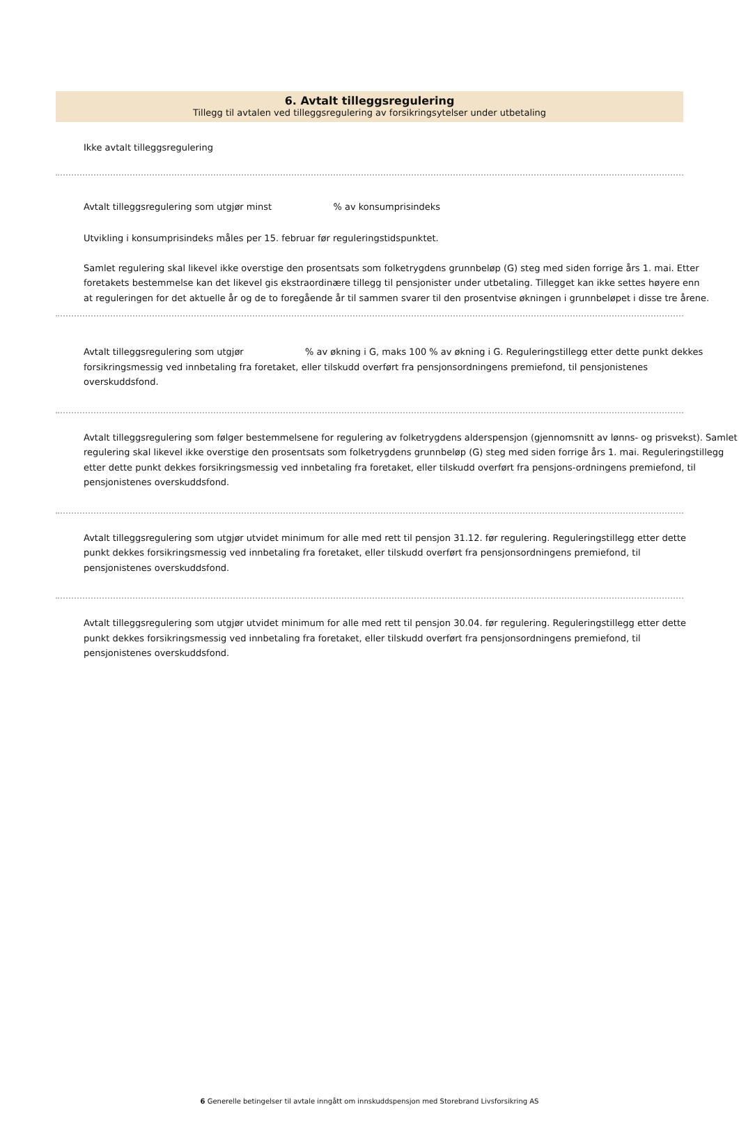6. Avtalt tilleggsregulering
Tillegg til avtalen ved tilleggsregulering av forsikringsytelser under utbetaling
Ikke avtalt tilleggsregulering
Avtalt tilleggsregulering som utgjør minst % av konsumprisindeks
Utvikling i konsumprisindeks måles per 15. februar før reguleringstidspunktet.
Samlet regulering skal likevel ikke overstige den prosentsats som folketrygdens grunnbeløp (G) steg med siden forrige års 1. mai. Etter foretakets bestemmelse kan det likevel gis ekstraordinære tillegg til pensjonister under utbetaling. Tillegget kan ikke settes høyere enn at reguleringen for det aktuelle år og de to foregående år til sammen svarer til den prosentvise økningen i grunnbeløpet i disse tre årene.
Avtalt tilleggsregulering som utgjør % av økning i G, maks 100 % av økning i G. Reguleringstillegg etter dette punkt dekkes forsikringsmessig ved innbetaling fra foretaket, eller tilskudd overført fra pensjonsordningens premiefond, til pensjonistenes overskuddsfond.
Avtalt tilleggsregulering som følger bestemmelsene for regulering av folketrygdens alderspensjon (gjennomsnitt av lønns- og prisvekst). Samlet regulering skal likevel ikke overstige den prosentsats som folketrygdens grunnbeløp (G) steg med siden forrige års 1. mai. Reguleringstillegg etter dette punkt dekkes forsikringsmessig ved innbetaling fra foretaket, eller tilskudd overført fra pensjons-ordningens premiefond, til pensjonistenes overskuddsfond.
Avtalt tilleggsregulering som utgjør utvidet minimum for alle med rett til pensjon 31.12. før regulering. Reguleringstillegg etter dette punkt dekkes forsikringsmessig ved innbetaling fra foretaket, eller tilskudd overført fra pensjonsordningens premiefond, til pensjonistenes overskuddsfond.
Avtalt tilleggsregulering som utgjør utvidet minimum for alle med rett til pensjon 30.04. før regulering. Reguleringstillegg etter dette punkt dekkes forsikringsmessig ved innbetaling fra foretaket, eller tilskudd overført fra pensjonsordningens premiefond, til pensjonistenes overskuddsfond.
6 Generelle betingelser til avtale inngått om innskuddspensjon med Storebrand Livsforsikring AS